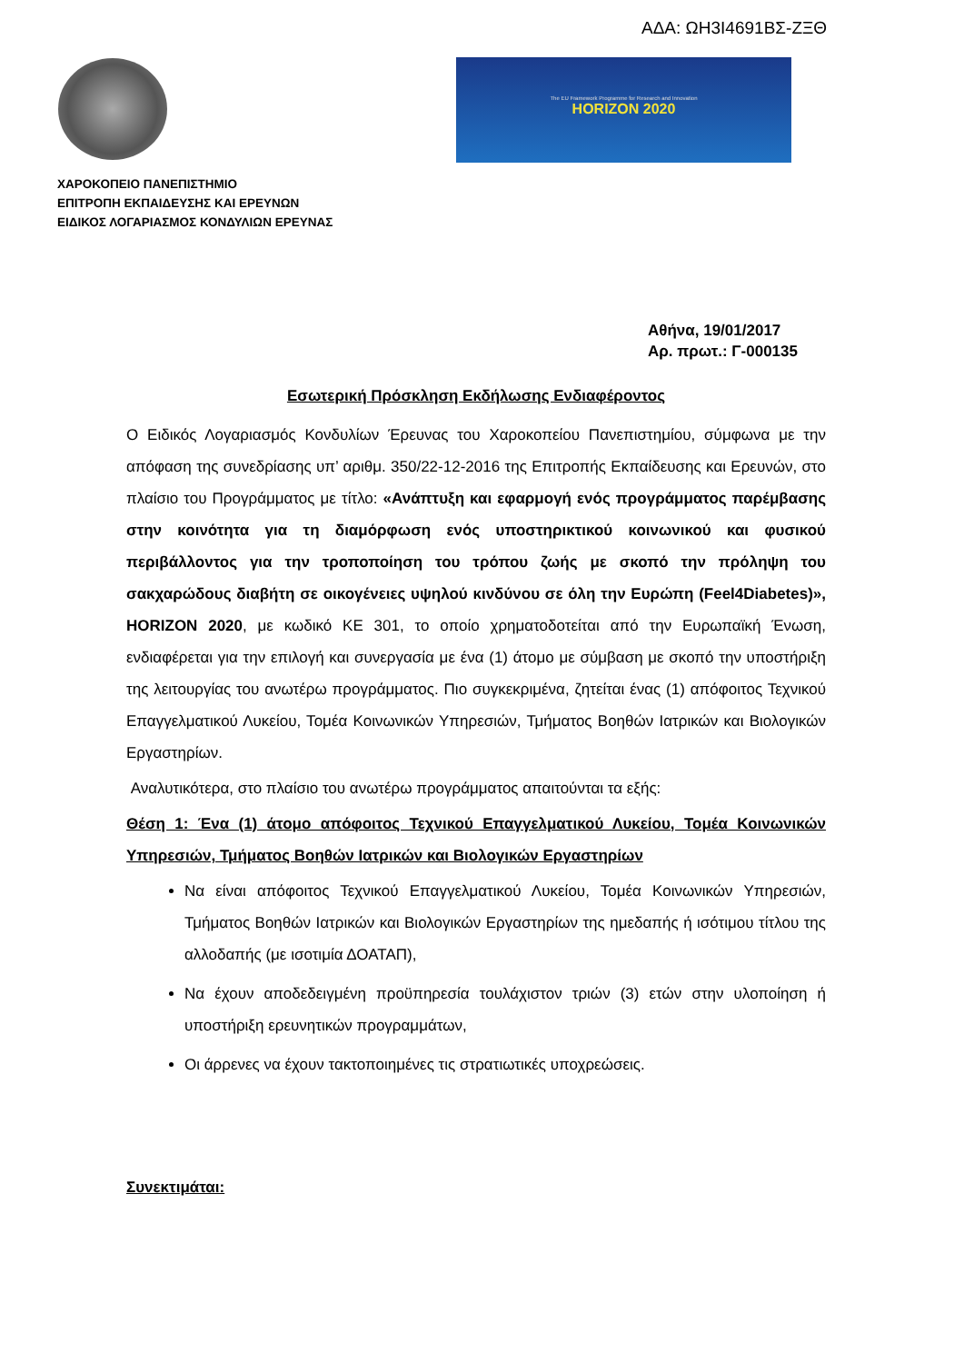ΑΔΑ: ΩΗ3Ι4691ΒΣ-ΖΞΘ
The EU Framework Programme for Research and Innovation
HORIZON 2020
ΧΑΡΟΚΟΠΕΙΟ ΠΑΝΕΠΙΣΤΗΜΙΟ
ΕΠΙΤΡΟΠΗ ΕΚΠΑΙΔΕΥΣΗΣ ΚΑΙ ΕΡΕΥΝΩΝ
ΕΙΔΙΚΟΣ ΛΟΓΑΡΙΑΣΜΟΣ ΚΟΝΔΥΛΙΩΝ ΕΡΕΥΝΑΣ
Αθήνα, 19/01/2017
Αρ. πρωτ.: Γ-000135
Εσωτερική Πρόσκληση Εκδήλωσης Ενδιαφέροντος
Ο Ειδικός Λογαριασμός Κονδυλίων Έρευνας του Χαροκοπείου Πανεπιστημίου, σύμφωνα με την απόφαση της συνεδρίασης υπ’ αριθμ. 350/22-12-2016 της Επιτροπής Εκπαίδευσης και Ερευνών, στο πλαίσιο του Προγράμματος με τίτλο: «Ανάπτυξη και εφαρμογή ενός προγράμματος παρέμβασης στην κοινότητα για τη διαμόρφωση ενός υποστηρικτικού κοινωνικού και φυσικού περιβάλλοντος για την τροποποίηση του τρόπου ζωής με σκοπό την πρόληψη του σακχαρώδους διαβήτη σε οικογένειες υψηλού κινδύνου σε όλη την Ευρώπη (Feel4Diabetes)», HORIZON 2020, με κωδικό ΚΕ 301, το οποίο χρηματοδοτείται από την Ευρωπαϊκή Ένωση, ενδιαφέρεται για την επιλογή και συνεργασία με ένα (1) άτομο με σύμβαση με σκοπό την υποστήριξη της λειτουργίας του ανωτέρω προγράμματος. Πιο συγκεκριμένα, ζητείται ένας (1) απόφοιτος Τεχνικού Επαγγελματικού Λυκείου, Τομέα Κοινωνικών Υπηρεσιών, Τμήματος Βοηθών Ιατρικών και Βιολογικών Εργαστηρίων.
Αναλυτικότερα, στο πλαίσιο του ανωτέρω προγράμματος απαιτούνται τα εξής:
Θέση 1: Ένα (1) άτομο απόφοιτος Τεχνικού Επαγγελματικού Λυκείου, Τομέα Κοινωνικών Υπηρεσιών, Τμήματος Βοηθών Ιατρικών και Βιολογικών Εργαστηρίων
Να είναι απόφοιτος Τεχνικού Επαγγελματικού Λυκείου, Τομέα Κοινωνικών Υπηρεσιών, Τμήματος Βοηθών Ιατρικών και Βιολογικών Εργαστηρίων της ημεδαπής ή ισότιμου τίτλου της αλλοδαπής (με ισοτιμία ΔΟΑΤΑΠ),
Να έχουν αποδεδειγμένη προϋπηρεσία τουλάχιστον τριών (3) ετών στην υλοποίηση ή υποστήριξη ερευνητικών προγραμμάτων,
Οι άρρενες να έχουν τακτοποιημένες τις στρατιωτικές υποχρεώσεις.
Συνεκτιμάται: